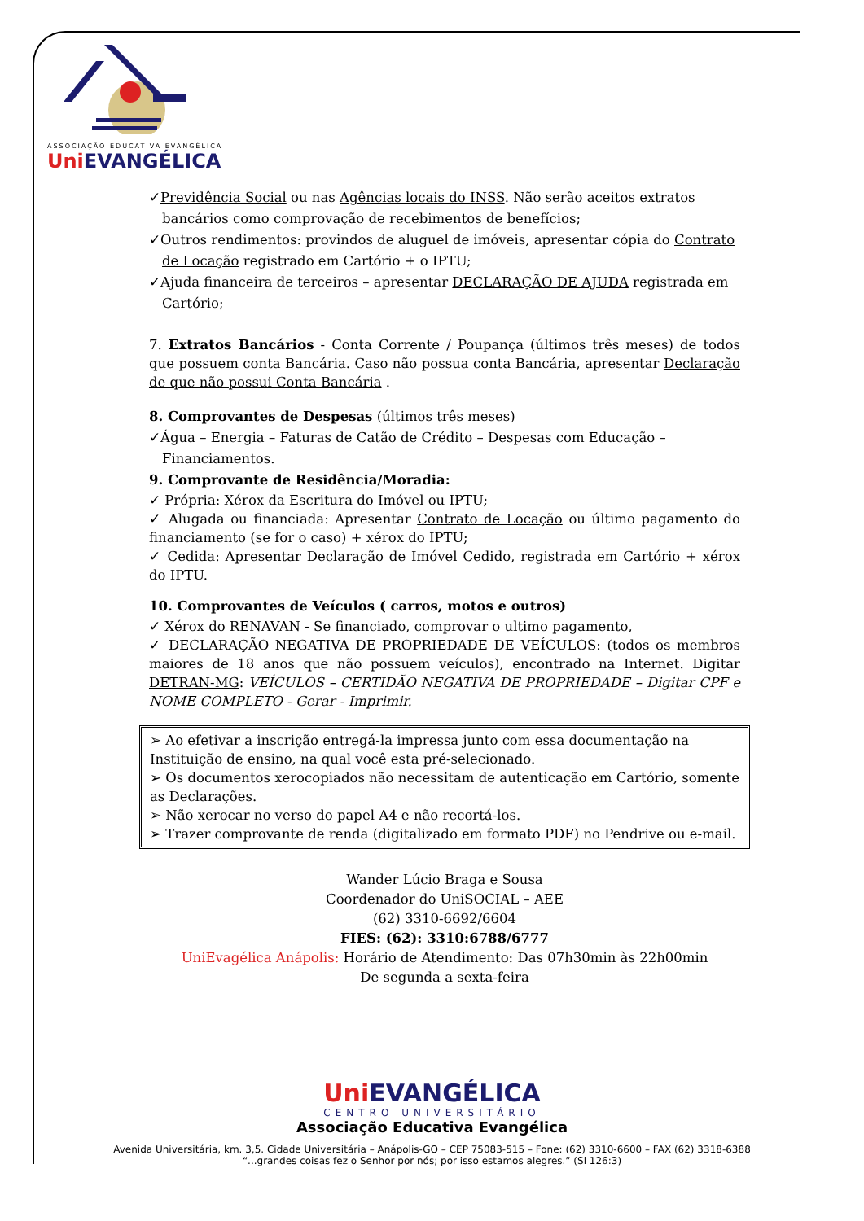ASSOCIAÇÃO EDUCATIVA EVANGÉLICA
Uni EVANGÉLICA
✓Previdência Social ou nas Agências locais do INSS. Não serão aceitos extratos
bancários como comprovação de recebimentos de benefícios;
✓Outros rendimentos: provindos de aluguel de imóveis, apresentar cópia do Contrato
de Locação registrado em Cartório + o IPTU;
✓Ajuda financeira de terceiros – apresentar DECLARAÇÃO DE AJUDA registrada em
Cartório;
7. Extratos Bancários - Conta Corrente / Poupança (últimos três meses) de todos que possuem conta Bancária. Caso não possua conta Bancária, apresentar Declaração de que não possui Conta Bancária .
8. Comprovantes de Despesas (últimos três meses)
✓Água – Energia – Faturas de Catão de Crédito – Despesas com Educação –
Financiamentos.
9. Comprovante de Residência/Moradia:
✓ Própria: Xérox da Escritura do Imóvel ou IPTU;
✓ Alugada ou financiada: Apresentar Contrato de Locação ou último pagamento do financiamento (se for o caso) + xérox do IPTU;
✓ Cedida: Apresentar Declaração de Imóvel Cedido, registrada em Cartório + xérox do IPTU.
10. Comprovantes de Veículos ( carros, motos e outros)
✓ Xérox do RENAVAN - Se financiado, comprovar o ultimo pagamento,
✓ DECLARAÇÃO NEGATIVA DE PROPRIEDADE DE VEÍCULOS: (todos os membros maiores de 18 anos que não possuem veículos), encontrado na Internet. Digitar DETRAN-MG: VEÍCULOS – CERTIDÃO NEGATIVA DE PROPRIEDADE – Digitar CPF e NOME COMPLETO - Gerar - Imprimir.
➢ Ao efetivar a inscrição entregá-la impressa junto com essa documentação na Instituição de ensino, na qual você esta pré-selecionado.
➢ Os documentos xerocopiados não necessitam de autenticação em Cartório, somente as Declarações.
➢ Não xerocar no verso do papel A4 e não recortá-los.
➢ Trazer comprovante de renda (digitalizado em formato PDF) no Pendrive ou e-mail.
Wander Lúcio Braga e Sousa
Coordenador do UniSOCIAL – AEE
(62) 3310-6692/6604
FIES: (62): 3310:6788/6777
UniEvagélica Anápolis: Horário de Atendimento: Das 07h30min às 22h00min
De segunda a sexta-feira
Uni EVANGÉLICA
CENTRO UNIVERSITÁRIO
Associação Educativa Evangélica
Avenida Universitária, km. 3,5. Cidade Universitária – Anápolis-GO – CEP 75083-515 – Fone: (62) 3310-6600 – FAX (62) 3318-6388
“...grandes coisas fez o Senhor por nós; por isso estamos alegres.” (Sl 126:3)